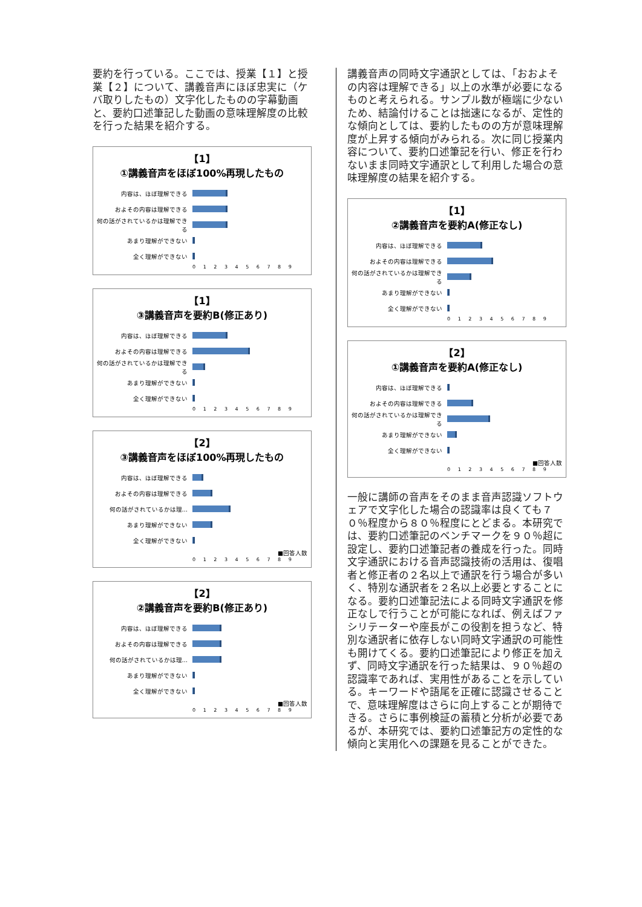要約を行っている。ここでは、授業【１】と授業【２】について、講義音声にほぼ忠実に（ケバ取りしたもの）文字化したものの字幕動画と、要約口述筆記した動画の意味理解度の比較を行った結果を紹介する。
【1】
①講義音声をほぼ100%再現したもの
内容は、ほぼ理解できる
およその内容は理解できる
何の話がされているかは理解できる
あまり理解ができない
全く理解ができない
0 1 2 3 4 5 6 7 8 9
【1】
③講義音声を要約B(修正あり)
内容は、ほぼ理解できる
およその内容は理解できる
何の話がされているかは理解できる
あまり理解ができない
全く理解ができない
0 1 2 3 4 5 6 7 8 9
【2】
③講義音声をほぼ100%再現したもの
内容は、ほぼ理解できる
およその内容は理解できる
何の話がされているかは理…
あまり理解ができない
全く理解ができない
■回答人数
0 1 2 3 4 5 6 7 8 9
【2】
②講義音声を要約B(修正あり)
内容は、ほぼ理解できる
およその内容は理解できる
何の話がされているかは理…
あまり理解ができない
全く理解ができない
■回答人数
0 1 2 3 4 5 6 7 8 9
講義音声の同時文字通訳としては、「おおよその内容は理解できる」以上の水準が必要になるものと考えられる。サンプル数が極端に少ないため、結論付けることは拙速になるが、定性的な傾向としては、要約したものの方が意味理解度が上昇する傾向がみられる。次に同じ授業内容について、要約口述筆記を行い、修正を行わないまま同時文字通訳として利用した場合の意味理解度の結果を紹介する。
【1】
②講義音声を要約A(修正なし)
内容は、ほぼ理解できる
およその内容は理解できる
何の話がされているかは理解できる
あまり理解ができない
全く理解ができない
0 1 2 3 4 5 6 7 8 9
【2】
①講義音声を要約A(修正なし)
内容は、ほぼ理解できる
およその内容は理解できる
何の話がされているかは理解できる
あまり理解ができない
全く理解ができない
■回答人数
0 1 2 3 4 5 6 7 8 9
一般に講師の音声をそのまま音声認識ソフトウェアで文字化した場合の認識率は良くても７０％程度から８０％程度にとどまる。本研究では、要約口述筆記のベンチマークを９０％超に設定し、要約口述筆記者の養成を行った。同時文字通訳における音声認識技術の活用は、復唱者と修正者の２名以上で通訳を行う場合が多いく、特別な通訳者を２名以上必要とすることになる。要約口述筆記法による同時文字通訳を修正なしで行うことが可能になれば、例えばファシリテーターや座長がこの役割を担うなど、特別な通訳者に依存しない同時文字通訳の可能性も開けてくる。要約口述筆記により修正を加えず、同時文字通訳を行った結果は、９０％超の認識率であれば、実用性があることを示している。キーワードや語尾を正確に認識させることで、意味理解度はさらに向上することが期待できる。さらに事例検証の蓄積と分析が必要であるが、本研究では、要約口述筆記方の定性的な傾向と実用化への課題を見ることができた。